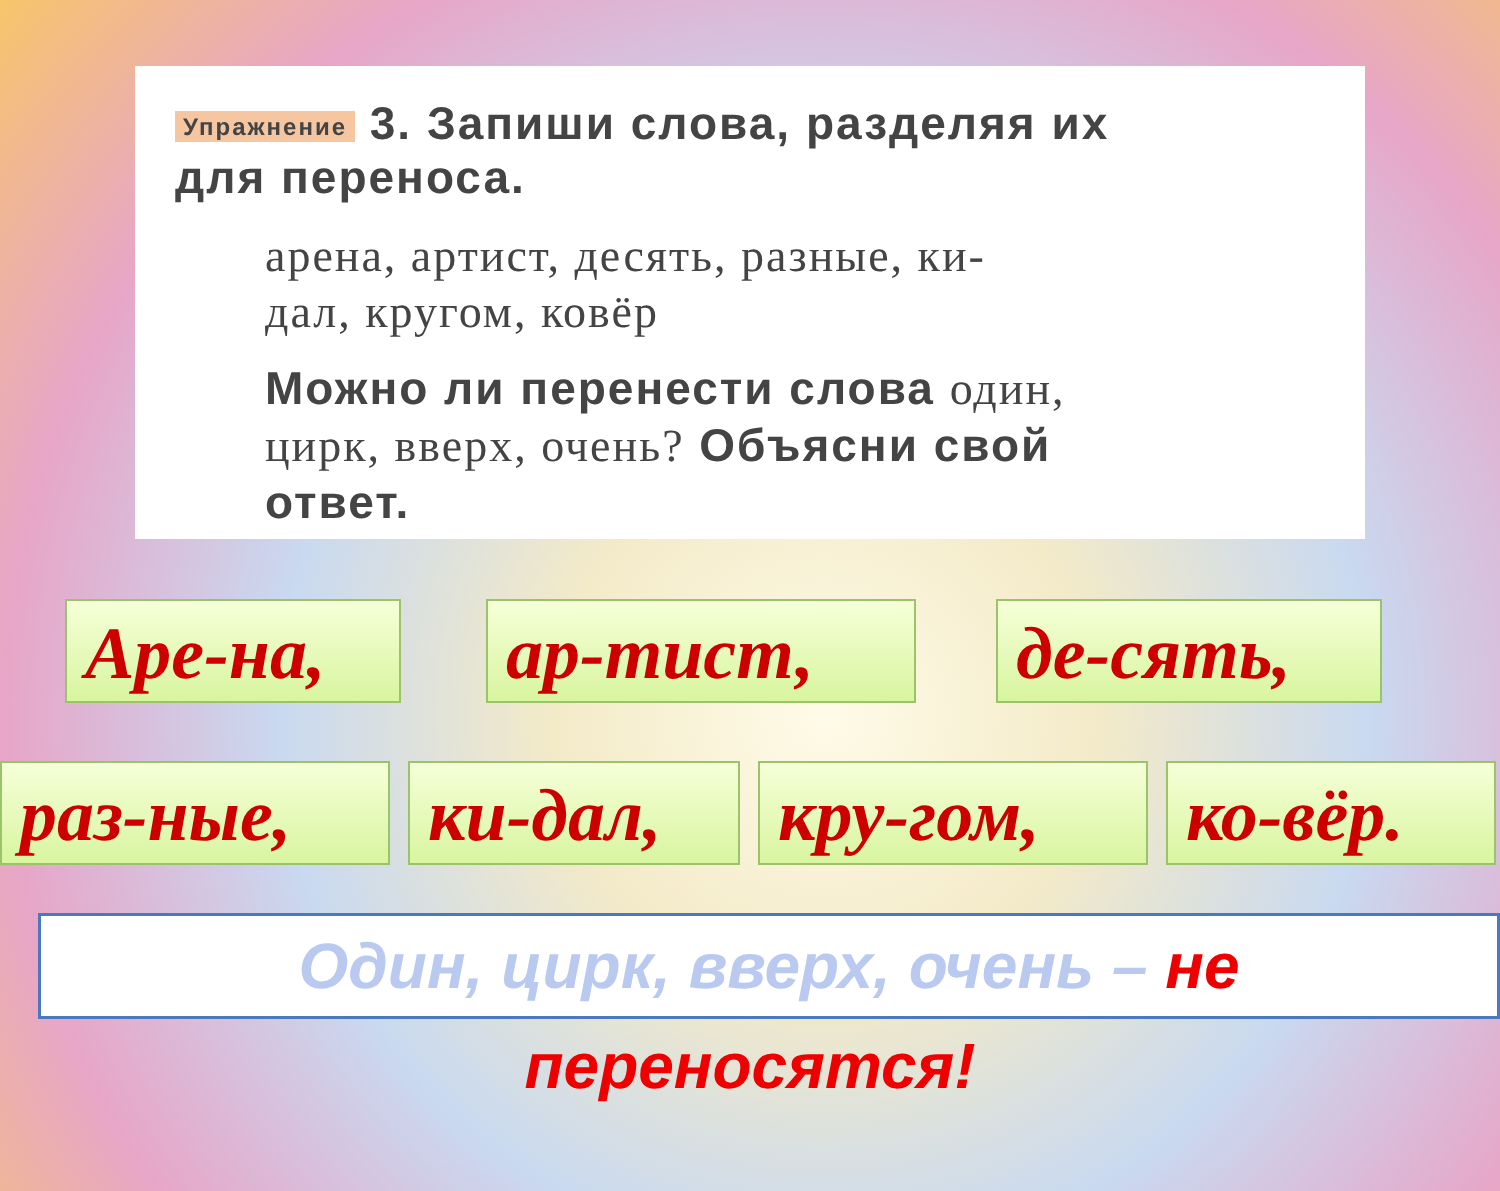Упражнение 3. Запиши слова, разделяя их
для переноса.
арена, артист, десять, разные, ки-
дал, кругом, ковёр
Можно ли перенести слова один,
цирк, вверх, очень? Объясни свой
ответ.
Аре-на, ар-тист, де-сять,
раз-ные, ки-дал, кру-гом, ко-вёр.
Один, цирк, вверх, очень – не
переносятся!